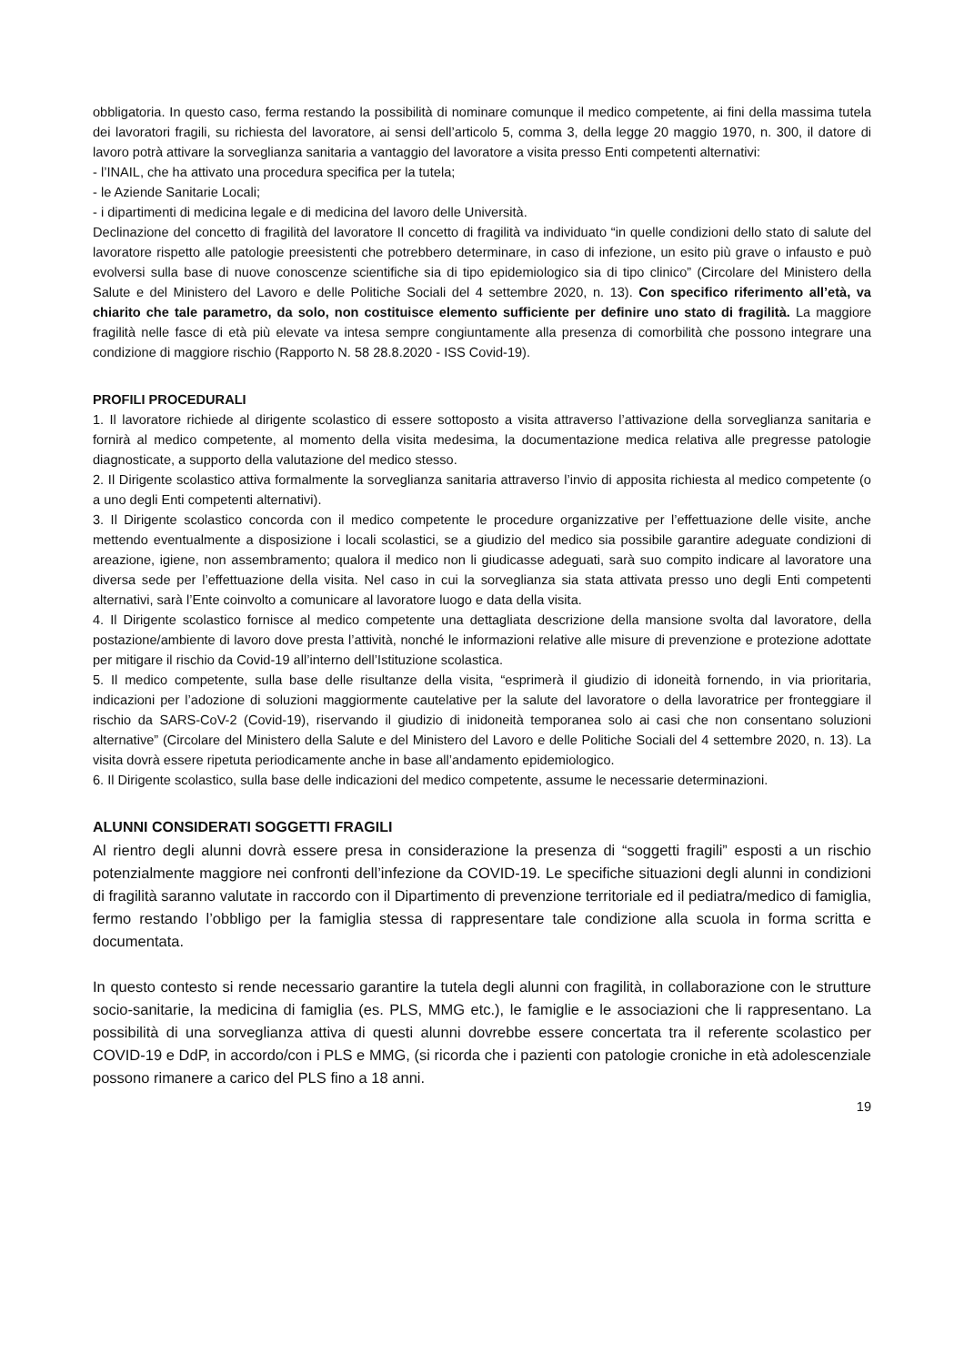obbligatoria. In questo caso, ferma restando la possibilità di nominare comunque il medico competente, ai fini della massima tutela dei lavoratori fragili, su richiesta del lavoratore, ai sensi dell’articolo 5, comma 3, della legge 20 maggio 1970, n. 300, il datore di lavoro potrà attivare la sorveglianza sanitaria a vantaggio del lavoratore a visita presso Enti competenti alternativi:
- l’INAIL, che ha attivato una procedura specifica per la tutela;
- le Aziende Sanitarie Locali;
- i dipartimenti di medicina legale e di medicina del lavoro delle Università.
Declinazione del concetto di fragilità del lavoratore Il concetto di fragilità va individuato “in quelle condizioni dello stato di salute del lavoratore rispetto alle patologie preesistenti che potrebbero determinare, in caso di infezione, un esito più grave o infausto e può evolversi sulla base di nuove conoscenze scientifiche sia di tipo epidemiologico sia di tipo clinico” (Circolare del Ministero della Salute e del Ministero del Lavoro e delle Politiche Sociali del 4 settembre 2020, n. 13). Con specifico riferimento all’età, va chiarito che tale parametro, da solo, non costituisce elemento sufficiente per definire uno stato di fragilità. La maggiore fragilità nelle fasce di età più elevate va intesa sempre congiuntamente alla presenza di comorbilità che possono integrare una condizione di maggiore rischio (Rapporto N. 58 28.8.2020 - ISS Covid-19).
PROFILI PROCEDURALI
1. Il lavoratore richiede al dirigente scolastico di essere sottoposto a visita attraverso l’attivazione della sorveglianza sanitaria e fornirà al medico competente, al momento della visita medesima, la documentazione medica relativa alle pregresse patologie diagnosticate, a supporto della valutazione del medico stesso.
2. Il Dirigente scolastico attiva formalmente la sorveglianza sanitaria attraverso l’invio di apposita richiesta al medico competente (o a uno degli Enti competenti alternativi).
3. Il Dirigente scolastico concorda con il medico competente le procedure organizzative per l’effettuazione delle visite, anche mettendo eventualmente a disposizione i locali scolastici, se a giudizio del medico sia possibile garantire adeguate condizioni di areazione, igiene, non assembramento; qualora il medico non li giudicasse adeguati, sarà suo compito indicare al lavoratore una diversa sede per l’effettuazione della visita. Nel caso in cui la sorveglianza sia stata attivata presso uno degli Enti competenti alternativi, sarà l’Ente coinvolto a comunicare al lavoratore luogo e data della visita.
4. Il Dirigente scolastico fornisce al medico competente una dettagliata descrizione della mansione svolta dal lavoratore, della postazione/ambiente di lavoro dove presta l’attività, nonché le informazioni relative alle misure di prevenzione e protezione adottate per mitigare il rischio da Covid-19 all’interno dell’Istituzione scolastica.
5. Il medico competente, sulla base delle risultanze della visita, “esprimerà il giudizio di idoneità fornendo, in via prioritaria, indicazioni per l’adozione di soluzioni maggiormente cautelative per la salute del lavoratore o della lavoratrice per fronteggiare il rischio da SARS-CoV-2 (Covid-19), riservando il giudizio di inidoneità temporanea solo ai casi che non consentano soluzioni alternative” (Circolare del Ministero della Salute e del Ministero del Lavoro e delle Politiche Sociali del 4 settembre 2020, n. 13). La visita dovrà essere ripetuta periodicamente anche in base all’andamento epidemiologico.
6. Il Dirigente scolastico, sulla base delle indicazioni del medico competente, assume le necessarie determinazioni.
ALUNNI CONSIDERATI SOGGETTI FRAGILI
Al rientro degli alunni dovrà essere presa in considerazione la presenza di “soggetti fragili” esposti a un rischio potenzialmente maggiore nei confronti dell’infezione da COVID-19. Le specifiche situazioni degli alunni in condizioni di fragilità saranno valutate in raccordo con il Dipartimento di prevenzione territoriale ed il pediatra/medico di famiglia, fermo restando l’obbligo per la famiglia stessa di rappresentare tale condizione alla scuola in forma scritta e documentata.
In questo contesto si rende necessario garantire la tutela degli alunni con fragilità, in collaborazione con le strutture socio-sanitarie, la medicina di famiglia (es. PLS, MMG etc.), le famiglie e le associazioni che li rappresentano. La possibilità di una sorveglianza attiva di questi alunni dovrebbe essere concertata tra il referente scolastico per COVID-19 e DdP, in accordo/con i PLS e MMG, (si ricorda che i pazienti con patologie croniche in età adolescenziale possono rimanere a carico del PLS fino a 18 anni.
19